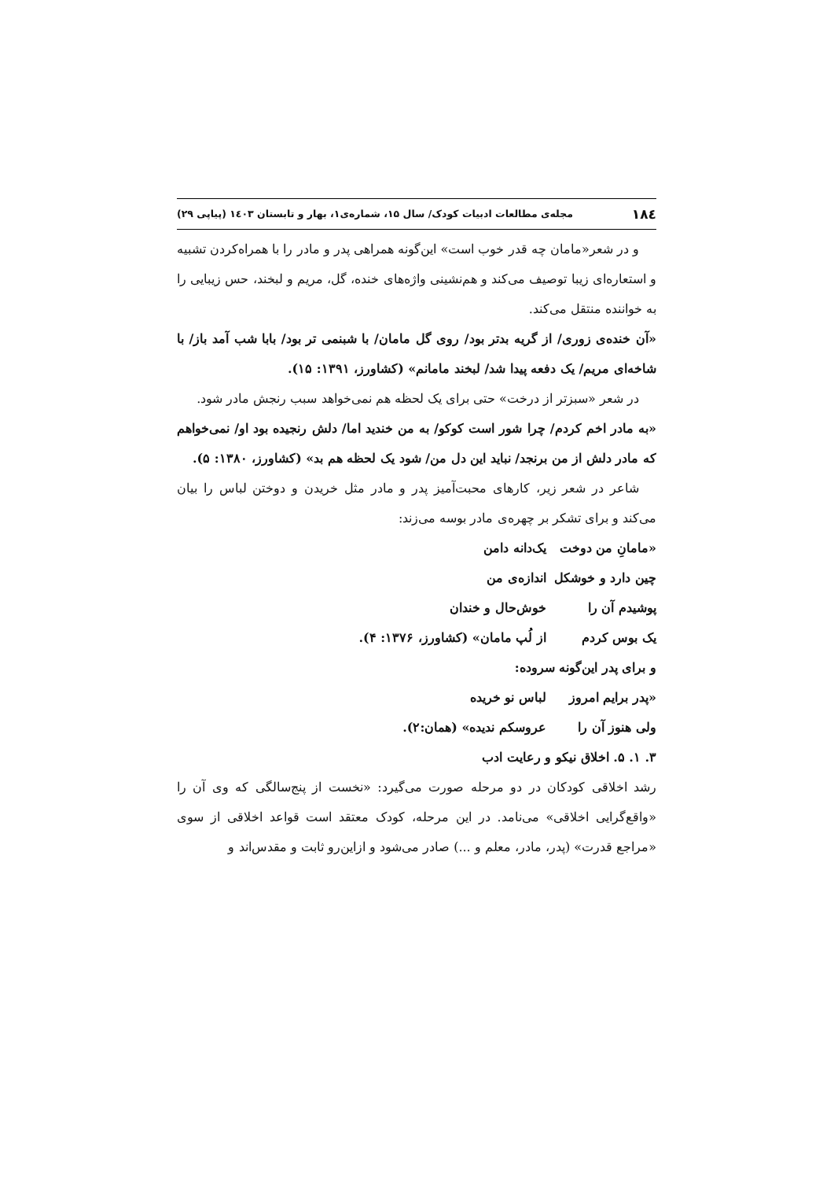۱۸٤ مجله‌ی مطالعات ادبیات کودک/ سال ۱۵، شماره‌ی۱، بهار و تابستان ۱٤۰۳ (پیاپی ۲۹)
و در شعر«مامان چه قدر خوب است» این‌گونه همراهی پدر و مادر را با همراه‌کردن تشبیه و استعاره‌ای زیبا توصیف می‌کند و هم‌نشینی واژه‌های خنده، گل، مریم و لبخند، حس زیبایی را به خواننده منتقل می‌کند.
«آن خنده‌ی زوری/ از گریه بدتر بود/ روی گل مامان/ با شبنمی تر بود/ بابا شب آمد باز/ با شاخه‌ای مریم/ یک دفعه پیدا شد/ لبخند مامانم» (کشاورز، ۱۳۹۱: ۱۵).
در شعر «سبزتر از درخت» حتی برای یک لحظه هم نمی‌خواهد سبب رنجش مادر شود.
«به مادر اخم کردم/ چرا شور است کوکو/ به من خندید اما/ دلش رنجیده بود او/ نمی‌خواهم که مادر دلش از من برنجد/ نباید این دل من/ شود یک لحظه هم بد» (کشاورز، ۱۳۸۰: ۵).
شاعر در شعر زیر، کارهای محبت‌آمیز پدر و مادر مثل خریدن و دوختن لباس را بیان می‌کند و برای تشکر بر چهره‌ی مادر بوسه می‌زند:
«مامانِ من دوخت یک‌دانه دامن
چین دارد و خوشکل اندازه‌ی من
پوشیدم آن را خوش‌حال و خندان
یک بوس کردم از لُپ مامان» (کشاورز، ۱۳۷۶: ۴).
و برای پدر این‌گونه سروده:
«پدر برایم امروز لباس نو خریده
ولی هنوز آن را عروسکم ندیده» (همان:۲).
۳. ۱. ۵. اخلاق نیکو و رعایت ادب
رشد اخلاقی کودکان در دو مرحله صورت می‌گیرد: «نخست از پنج‌سالگی که وی آن را «واقع‌گرایی اخلاقی» می‌نامد. در این مرحله، کودک معتقد است قواعد اخلاقی از سوی «مراجع قدرت» (پدر، مادر، معلم و ...) صادر می‌شود و ازاین‌رو ثابت و مقدس‌اند و